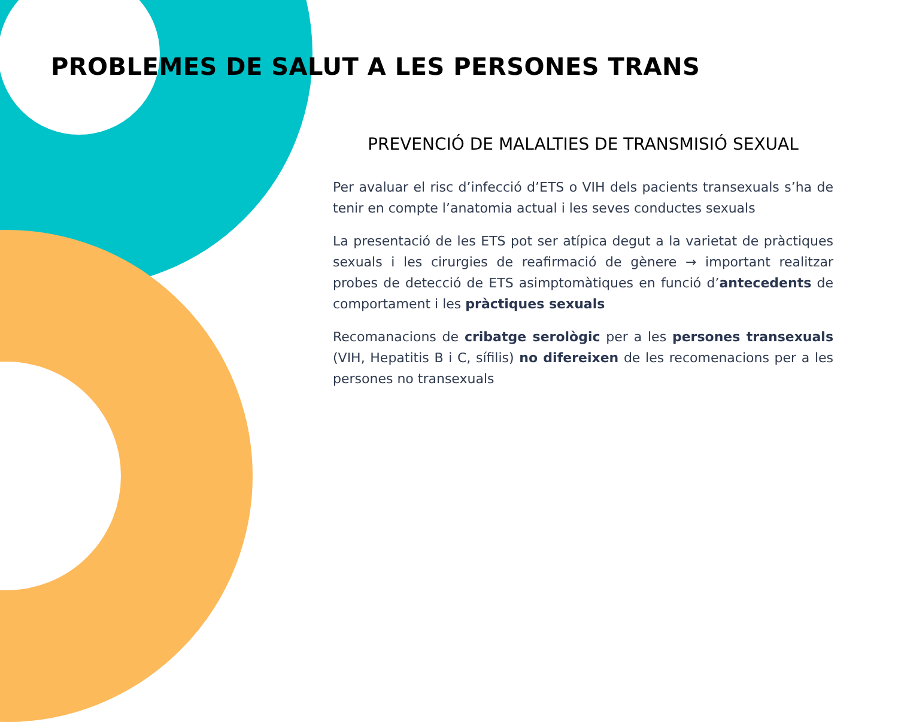PROBLEMES DE SALUT A LES PERSONES TRANS
PREVENCIÓ DE MALALTIES DE TRANSMISIÓ SEXUAL
Per avaluar el risc d’infecció d’ETS o VIH dels pacients transexuals s’ha de tenir en compte l’anatomia actual i les seves conductes sexuals
La presentació de les ETS pot ser atípica degut a la varietat de pràctiques sexuals i les cirurgies de reafirmació de gènere → important realitzar probes de detecció de ETS asimptomàtiques en funció d’antecedents de comportament i les pràctiques sexuals
Recomanacions de cribatge serològic per a les persones transexuals (VIH, Hepatitis B i C, sífilis) no difereixen de les recomenacions per a les persones no transexuals